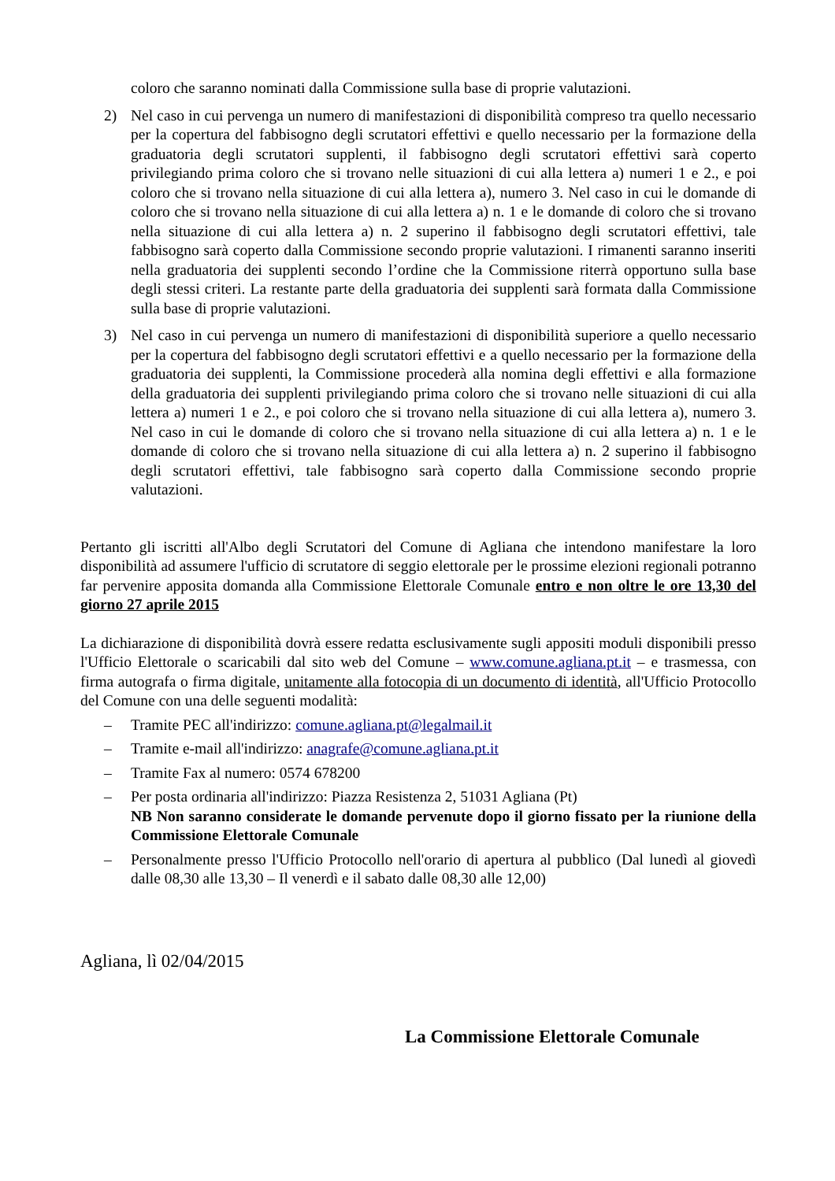coloro che saranno nominati dalla Commissione sulla base di proprie valutazioni.
2) Nel caso in cui pervenga un numero di manifestazioni di disponibilità compreso tra quello necessario per la copertura del fabbisogno degli scrutatori effettivi e quello necessario per la formazione della graduatoria degli scrutatori supplenti, il fabbisogno degli scrutatori effettivi sarà coperto privilegiando prima coloro che si trovano nelle situazioni di cui alla lettera a) numeri 1 e 2., e poi coloro che si trovano nella situazione di cui alla lettera a), numero 3. Nel caso in cui le domande di coloro che si trovano nella situazione di cui alla lettera a) n. 1 e le domande di coloro che si trovano nella situazione di cui alla lettera a) n. 2 superino il fabbisogno degli scrutatori effettivi, tale fabbisogno sarà coperto dalla Commissione secondo proprie valutazioni. I rimanenti saranno inseriti nella graduatoria dei supplenti secondo l’ordine che la Commissione riterrà opportuno sulla base degli stessi criteri. La restante parte della graduatoria dei supplenti sarà formata dalla Commissione sulla base di proprie valutazioni.
3) Nel caso in cui pervenga un numero di manifestazioni di disponibilità superiore a quello necessario per la copertura del fabbisogno degli scrutatori effettivi e a quello necessario per la formazione della graduatoria dei supplenti, la Commissione procederà alla nomina degli effettivi e alla formazione della graduatoria dei supplenti privilegiando prima coloro che si trovano nelle situazioni di cui alla lettera a) numeri 1 e 2., e poi coloro che si trovano nella situazione di cui alla lettera a), numero 3. Nel caso in cui le domande di coloro che si trovano nella situazione di cui alla lettera a) n. 1 e le domande di coloro che si trovano nella situazione di cui alla lettera a) n. 2 superino il fabbisogno degli scrutatori effettivi, tale fabbisogno sarà coperto dalla Commissione secondo proprie valutazioni.
Pertanto gli iscritti all'Albo degli Scrutatori del Comune di Agliana che intendono manifestare la loro disponibilità ad assumere l'ufficio di scrutatore di seggio elettorale per le prossime elezioni regionali potranno far pervenire apposita domanda alla Commissione Elettorale Comunale entro e non oltre le ore 13,30 del giorno 27 aprile 2015
La dichiarazione di disponibilità dovrà essere redatta esclusivamente sugli appositi moduli disponibili presso l'Ufficio Elettorale o scaricabili dal sito web del Comune – www.comune.agliana.pt.it – e trasmessa, con firma autografa o firma digitale, unitamente alla fotocopia di un documento di identità, all'Ufficio Protocollo del Comune con una delle seguenti modalità:
– Tramite PEC all'indirizzo: comune.agliana.pt@legalmail.it
– Tramite e-mail all'indirizzo: anagrafe@comune.agliana.pt.it
– Tramite Fax al numero: 0574 678200
– Per posta ordinaria all'indirizzo: Piazza Resistenza 2, 51031 Agliana (Pt)
NB Non saranno considerate le domande pervenute dopo il giorno fissato per la riunione della Commissione Elettorale Comunale
– Personalmente presso l'Ufficio Protocollo nell'orario di apertura al pubblico (Dal lunedì al giovedì dalle 08,30 alle 13,30 – Il venerdì e il sabato dalle 08,30 alle 12,00)
Agliana, lì 02/04/2015
La Commissione Elettorale Comunale